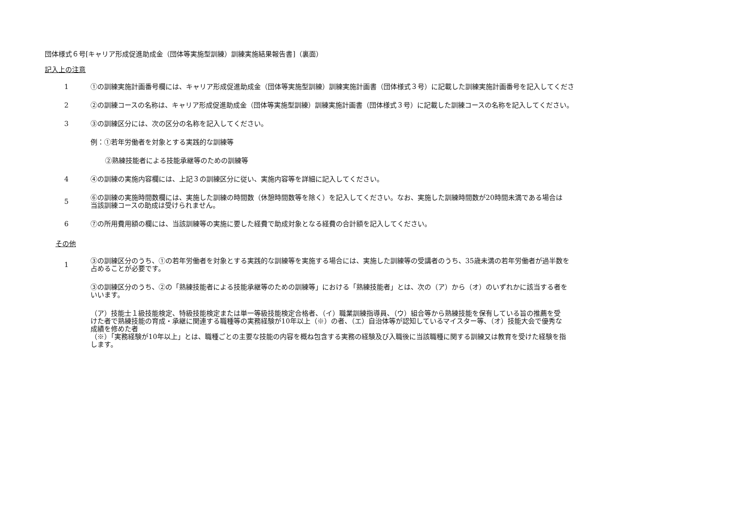団体様式６号[キャリア形成促進助成金（団体等実施型訓練）訓練実施結果報告書]（裏面）
記入上の注意
1
①の訓練実施計画番号欄には、キャリア形成促進助成金（団体等実施型訓練）訓練実施計画書（団体様式３号）に記載した訓練実施計画番号を記入してくださ
2
②の訓練コースの名称は、キャリア形成促進助成金（団体等実施型訓練）訓練実施計画書（団体様式３号）に記載した訓練コースの名称を記入してください。
3
③の訓練区分には、次の区分の名称を記入してください。
例：①若年労働者を対象とする実践的な訓練等
②熟練技能者による技能承継等のための訓練等
4
④の訓練の実施内容欄には、上記３の訓練区分に従い、実施内容等を詳細に記入してください。
5
⑥の訓練の実施時間数欄には、実施した訓練の時間数（休憩時間数等を除く）を記入してください。なお、実施した訓練時間数が20時間未満である場合は
当該訓練コースの助成は受けられません。
6
⑦の所用費用額の欄には、当該訓練等の実施に要した経費で助成対象となる経費の合計額を記入してください。
その他
1
③の訓練区分のうち、①の若年労働者を対象とする実践的な訓練等を実施する場合には、実施した訓練等の受講者のうち、35歳未満の若年労働者が過半数を
占めることが必要です。
③の訓練区分のうち、②の「熟練技能者による技能承継等のための訓練等」における「熟練技能者」とは、次の（ア）から（オ）のいずれかに該当する者を
いいます。
（ア）技能士１級技能検定、特級技能検定または単一等級技能検定合格者、（イ）職業訓練指導員、（ウ）組合等から熟練技能を保有している旨の推薦を受
けた者で熟練技能の育成・承継に関連する職種等の実務経験が10年以上（※）の者、（エ）自治体等が認知しているマイスター等、（オ）技能大会で優秀な
成績を修めた者
（※）「実務経験が10年以上」とは、職種ごとの主要な技能の内容を概ね包含する実務の経験及び入職後に当該職種に関する訓練又は教育を受けた経験を指
します。